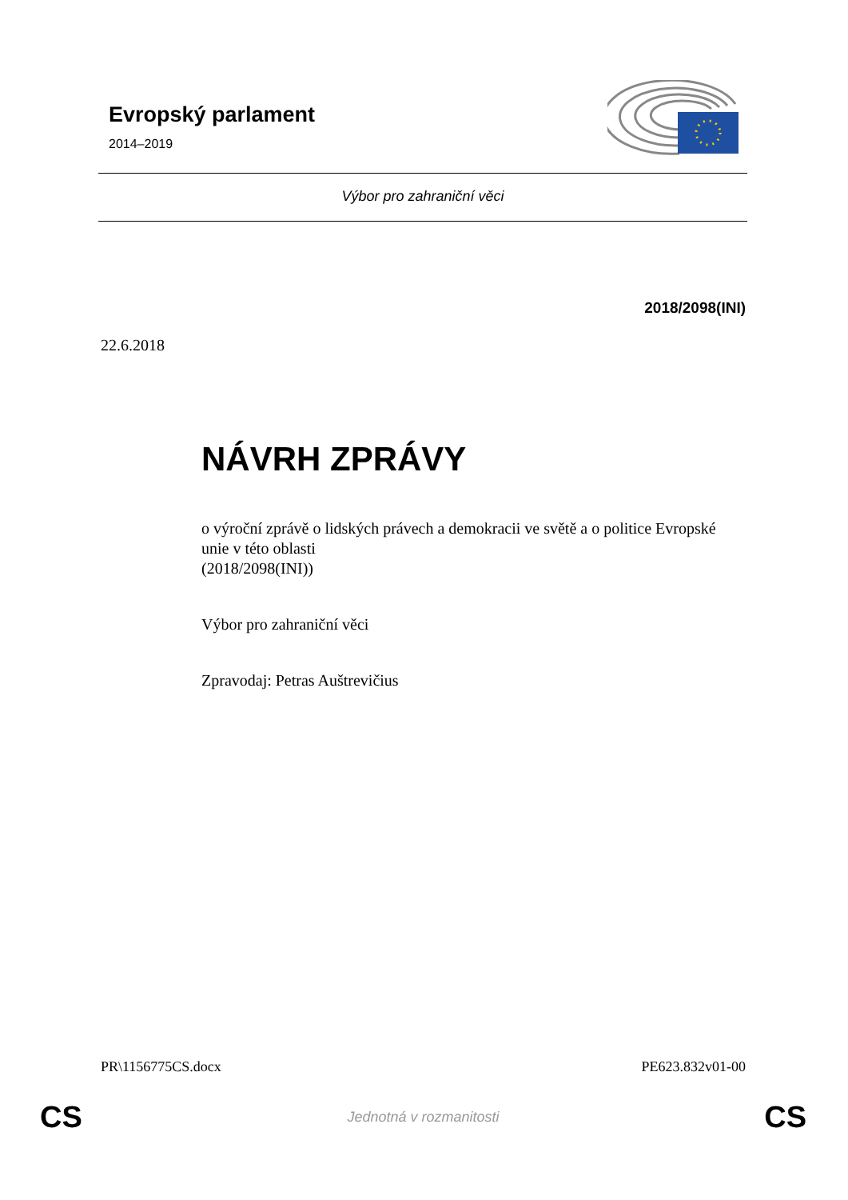Evropský parlament
2014–2019
Výbor pro zahraniční věci
2018/2098(INI)
22.6.2018
NÁVRH ZPRÁVY
o výroční zprávě o lidských právech a demokracii ve světě a o politice Evropské unie v této oblasti
(2018/2098(INI))
Výbor pro zahraniční věci
Zpravodaj: Petras Auštrevičius
PR\1156775CS.docx PE623.832v01-00
CS Jednotná v rozmanitosti CS